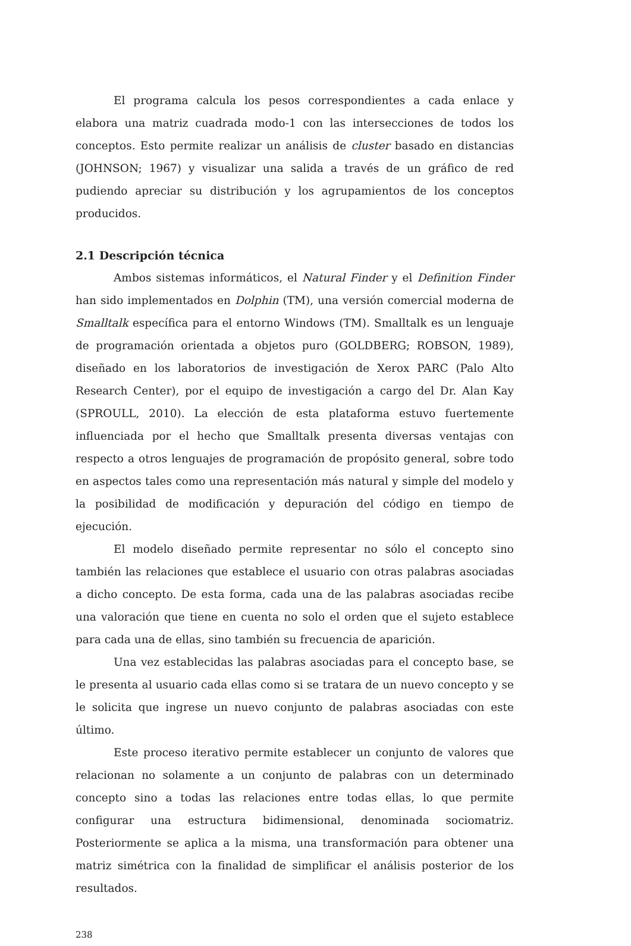El programa calcula los pesos correspondientes a cada enlace y elabora una matriz cuadrada modo-1 con las intersecciones de todos los conceptos. Esto permite realizar un análisis de cluster basado en distancias (JOHNSON; 1967) y visualizar una salida a través de un gráfico de red pudiendo apreciar su distribución y los agrupamientos de los conceptos producidos.
2.1 Descripción técnica
Ambos sistemas informáticos, el Natural Finder y el Definition Finder han sido implementados en Dolphin (TM), una versión comercial moderna de Smalltalk específica para el entorno Windows (TM). Smalltalk es un lenguaje de programación orientada a objetos puro (GOLDBERG; ROBSON, 1989), diseñado en los laboratorios de investigación de Xerox PARC (Palo Alto Research Center), por el equipo de investigación a cargo del Dr. Alan Kay (SPROULL, 2010). La elección de esta plataforma estuvo fuertemente influenciada por el hecho que Smalltalk presenta diversas ventajas con respecto a otros lenguajes de programación de propósito general, sobre todo en aspectos tales como una representación más natural y simple del modelo y la posibilidad de modificación y depuración del código en tiempo de ejecución.
El modelo diseñado permite representar no sólo el concepto sino también las relaciones que establece el usuario con otras palabras asociadas a dicho concepto. De esta forma, cada una de las palabras asociadas recibe una valoración que tiene en cuenta no solo el orden que el sujeto establece para cada una de ellas, sino también su frecuencia de aparición.
Una vez establecidas las palabras asociadas para el concepto base, se le presenta al usuario cada ellas como si se tratara de un nuevo concepto y se le solicita que ingrese un nuevo conjunto de palabras asociadas con este último.
Este proceso iterativo permite establecer un conjunto de valores que relacionan no solamente a un conjunto de palabras con un determinado concepto sino a todas las relaciones entre todas ellas, lo que permite configurar una estructura bidimensional, denominada sociomatriz. Posteriormente se aplica a la misma, una transformación para obtener una matriz simétrica con la finalidad de simplificar el análisis posterior de los resultados.
238